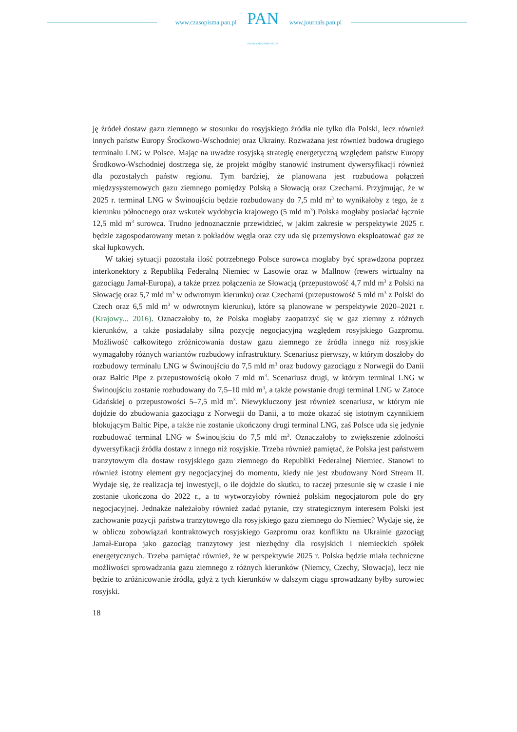www.czasopisma.pan.pl
PAN
POLSKA AKADEMIA NAUK
www.journals.pan.pl
ję źródeł dostaw gazu ziemnego w stosunku do rosyjskiego źródła nie tylko dla Polski, lecz również innych państw Europy Środkowo-Wschodniej oraz Ukrainy. Rozważana jest również budowa drugiego terminalu LNG w Polsce. Mając na uwadze rosyjską strategię energetyczną względem państw Europy Środkowo-Wschodniej dostrzega się, że projekt mógłby stanowić instrument dywersyfikacji również dla pozostałych państw regionu. Tym bardziej, że planowana jest rozbudowa połączeń międzysystemowych gazu ziemnego pomiędzy Polską a Słowacją oraz Czechami. Przyjmując, że w 2025 r. terminal LNG w Świnoujściu będzie rozbudowany do 7,5 mld m<sup>3</sup> to wynikałoby z tego, że z kierunku północnego oraz wskutek wydobycia krajowego (5 mld m<sup>3</sup>) Polska mogłaby posiadać łącznie 12,5 mld m<sup>3</sup> surowca. Trudno jednoznacznie przewidzieć, w jakim zakresie w perspektywie 2025 r. będzie zagospodarowany metan z pokładów węgla oraz czy uda się przemysłowo eksploatować gaz ze skał łupkowych.
W takiej sytuacji pozostała ilość potrzebnego Polsce surowca mogłaby być sprawdzona poprzez interkonektory z Republiką Federalną Niemiec w Lasowie oraz w Mallnow (rewers wirtualny na gazociągu Jamał-Europa), a także przez połączenia ze Słowacją (przepustowość 4,7 mld m<sup>3</sup> z Polski na Słowację oraz 5,7 mld m<sup>3</sup> w odwrotnym kierunku) oraz Czechami (przepustowość 5 mld m<sup>3</sup> z Polski do Czech oraz 6,5 mld m<sup>3</sup> w odwrotnym kierunku), które są planowane w perspektywie 2020–2021 r. (Krajowy... 2016). Oznaczałoby to, że Polska mogłaby zaopatrzyć się w gaz ziemny z różnych kierunków, a także posiadałaby silną pozycję negocjacyjną względem rosyjskiego Gazpromu. Możliwość całkowitego zróżnicowania dostaw gazu ziemnego ze źródła innego niż rosyjskie wymagałoby różnych wariantów rozbudowy infrastruktury. Scenariusz pierwszy, w którym doszłoby do rozbudowy terminalu LNG w Świnoujściu do 7,5 mld m<sup>3</sup> oraz budowy gazociągu z Norwegii do Danii oraz Baltic Pipe z przepustowością około 7 mld m<sup>3</sup>. Scenariusz drugi, w którym terminal LNG w Świnoujściu zostanie rozbudowany do 7,5–10 mld m<sup>3</sup>, a także powstanie drugi terminal LNG w Zatoce Gdańskiej o przepustowości 5–7,5 mld m<sup>3</sup>. Niewykluczony jest również scenariusz, w którym nie dojdzie do zbudowania gazociągu z Norwegii do Danii, a to może okazać się istotnym czynnikiem blokującym Baltic Pipe, a także nie zostanie ukończony drugi terminal LNG, zaś Polsce uda się jedynie rozbudować terminal LNG w Świnoujściu do 7,5 mld m<sup>3</sup>. Oznaczałoby to zwiększenie zdolności dywersyfikacji źródła dostaw z innego niż rosyjskie. Trzeba również pamiętać, że Polska jest państwem tranzytowym dla dostaw rosyjskiego gazu ziemnego do Republiki Federalnej Niemiec. Stanowi to również istotny element gry negocjacyjnej do momentu, kiedy nie jest zbudowany Nord Stream II. Wydaje się, że realizacja tej inwestycji, o ile dojdzie do skutku, to raczej przesunie się w czasie i nie zostanie ukończona do 2022 r., a to wytworzyłoby również polskim negocjatorom pole do gry negocjacyjnej. Jednakże należałoby również zadać pytanie, czy strategicznym interesem Polski jest zachowanie pozycji państwa tranzytowego dla rosyjskiego gazu ziemnego do Niemiec? Wydaje się, że w obliczu zobowiązań kontraktowych rosyjskiego Gazpromu oraz konfliktu na Ukrainie gazociąg Jamał-Europa jako gazociąg tranzytowy jest niezbędny dla rosyjskich i niemieckich spółek energetycznych. Trzeba pamiętać również, że w perspektywie 2025 r. Polska będzie miała techniczne możliwości sprowadzania gazu ziemnego z różnych kierunków (Niemcy, Czechy, Słowacja), lecz nie będzie to zróżnicowanie źródła, gdyż z tych kierunków w dalszym ciągu sprowadzany byłby surowiec rosyjski.
18